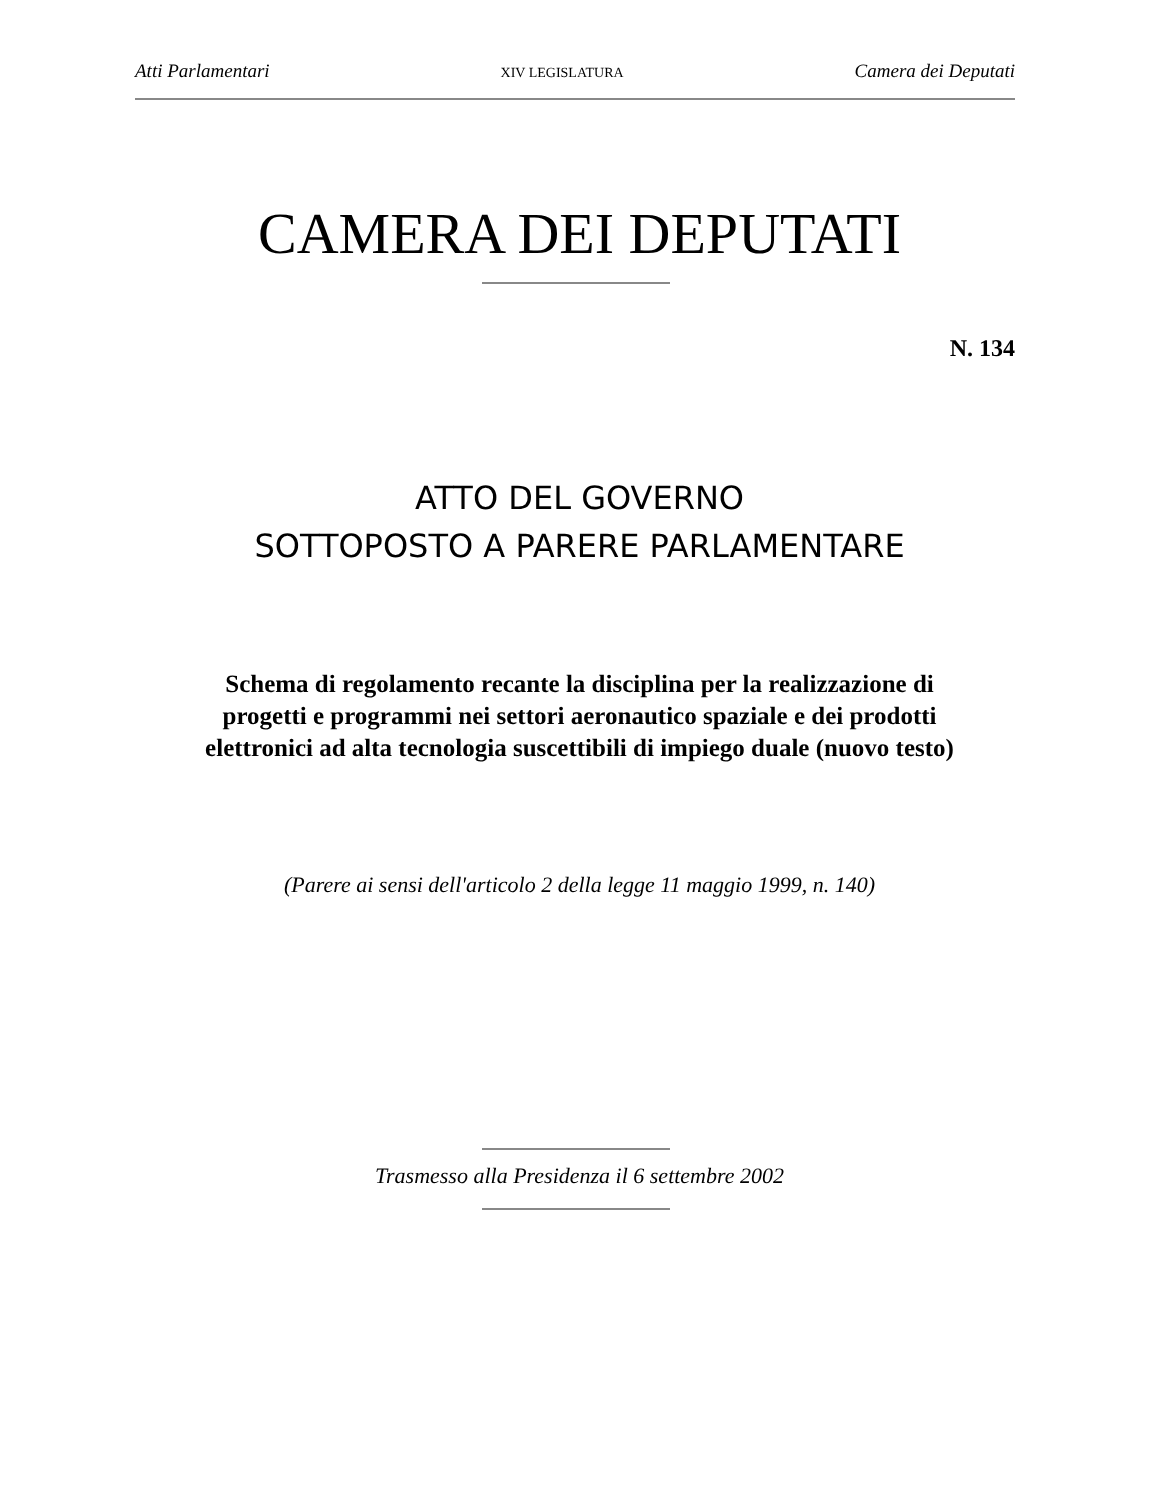Atti Parlamentari XIV LEGISLATURA Camera dei Deputati
CAMERA DEI DEPUTATI
N. 134
ATTO DEL GOVERNO
SOTTOPOSTO A PARERE PARLAMENTARE
Schema di regolamento recante la disciplina per la realizzazione di
progetti e programmi nei settori aeronautico spaziale e dei prodotti
elettronici ad alta tecnologia suscettibili di impiego duale (nuovo testo)
(Parere ai sensi dell'articolo 2 della legge 11 maggio 1999, n. 140)
Trasmesso alla Presidenza il 6 settembre 2002